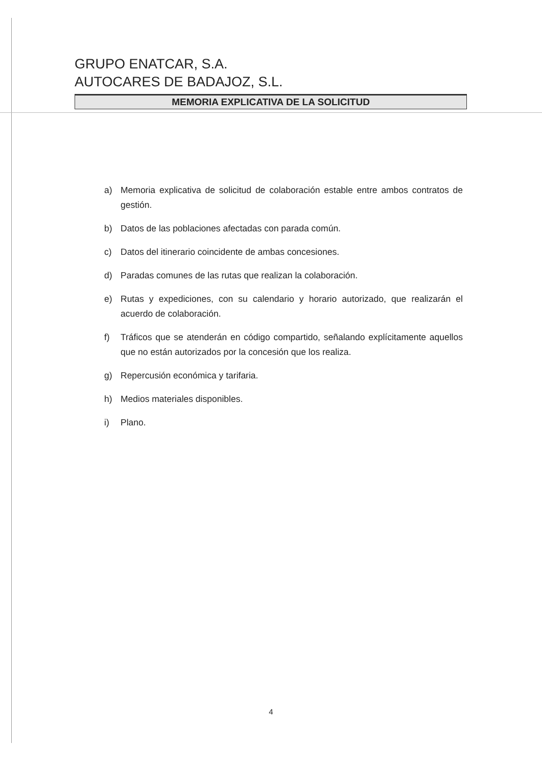GRUPO ENATCAR, S.A.
AUTOCARES DE BADAJOZ, S.L.
MEMORIA EXPLICATIVA DE LA SOLICITUD
a) Memoria explicativa de solicitud de colaboración estable entre ambos contratos de gestión.
b) Datos de las poblaciones afectadas con parada común.
c) Datos del itinerario coincidente de ambas concesiones.
d) Paradas comunes de las rutas que realizan la colaboración.
e) Rutas y expediciones, con su calendario y horario autorizado, que realizarán el acuerdo de colaboración.
f) Tráficos que se atenderán en código compartido, señalando explícitamente aquellos que no están autorizados por la concesión que los realiza.
g) Repercusión económica y tarifaria.
h) Medios materiales disponibles.
i) Plano.
4